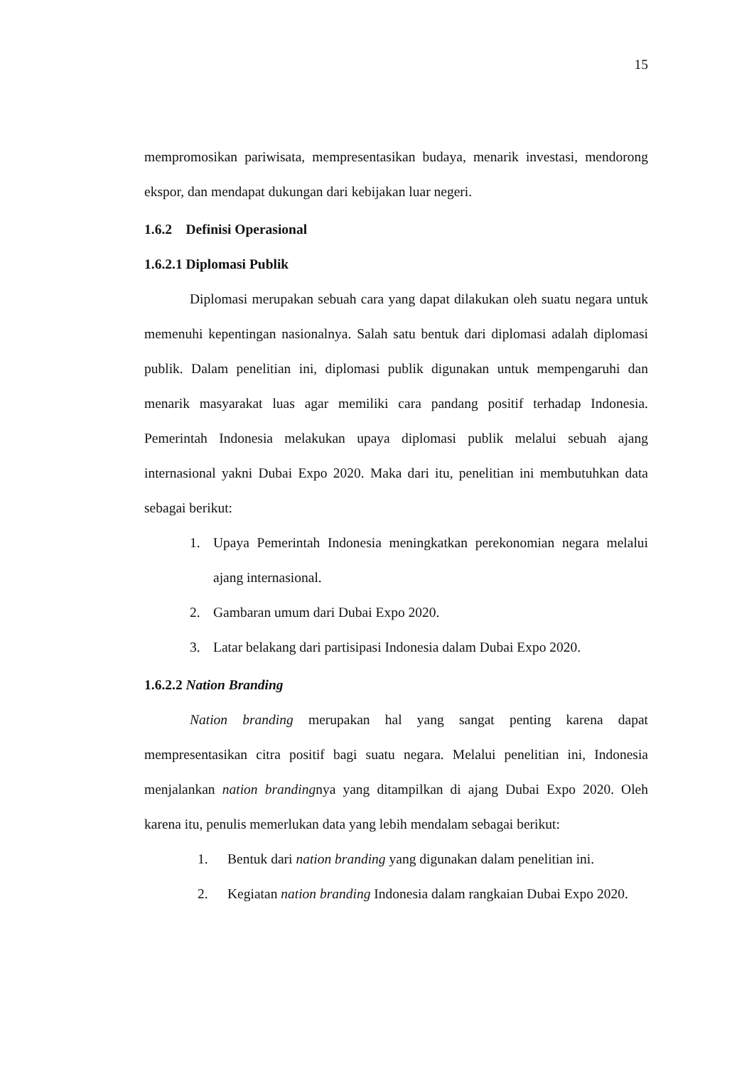15
mempromosikan pariwisata, mempresentasikan budaya, menarik investasi, mendorong ekspor, dan mendapat dukungan dari kebijakan luar negeri.
1.6.2 Definisi Operasional
1.6.2.1 Diplomasi Publik
Diplomasi merupakan sebuah cara yang dapat dilakukan oleh suatu negara untuk memenuhi kepentingan nasionalnya. Salah satu bentuk dari diplomasi adalah diplomasi publik. Dalam penelitian ini, diplomasi publik digunakan untuk mempengaruhi dan menarik masyarakat luas agar memiliki cara pandang positif terhadap Indonesia. Pemerintah Indonesia melakukan upaya diplomasi publik melalui sebuah ajang internasional yakni Dubai Expo 2020. Maka dari itu, penelitian ini membutuhkan data sebagai berikut:
1. Upaya Pemerintah Indonesia meningkatkan perekonomian negara melalui ajang internasional.
2. Gambaran umum dari Dubai Expo 2020.
3. Latar belakang dari partisipasi Indonesia dalam Dubai Expo 2020.
1.6.2.2 Nation Branding
Nation branding merupakan hal yang sangat penting karena dapat mempresentasikan citra positif bagi suatu negara. Melalui penelitian ini, Indonesia menjalankan nation brandingnya yang ditampilkan di ajang Dubai Expo 2020. Oleh karena itu, penulis memerlukan data yang lebih mendalam sebagai berikut:
1. Bentuk dari nation branding yang digunakan dalam penelitian ini.
2. Kegiatan nation branding Indonesia dalam rangkaian Dubai Expo 2020.